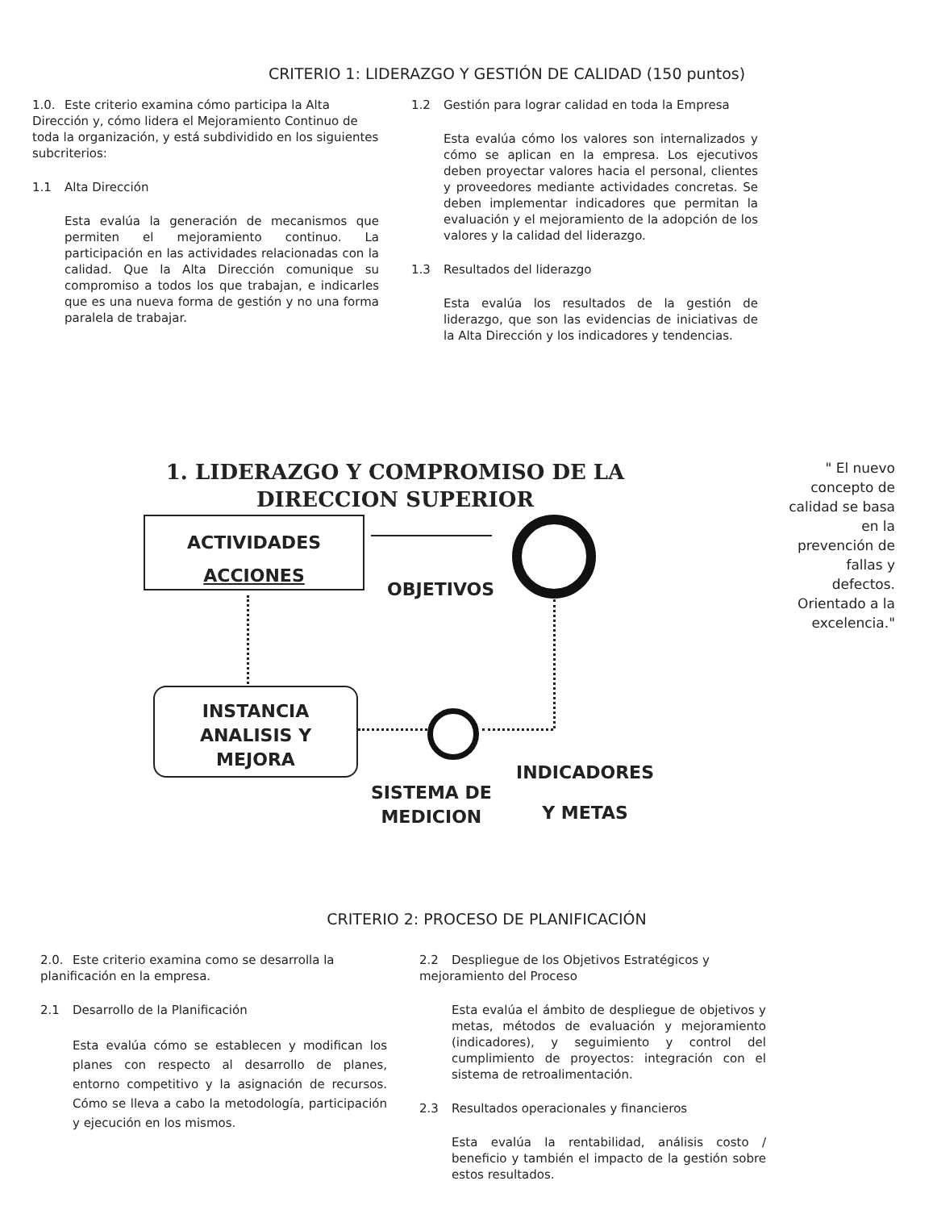CRITERIO 1: LIDERAZGO Y GESTIÓN DE CALIDAD (150 puntos)
1.0. Este criterio examina cómo participa la Alta Dirección y, cómo lidera el Mejoramiento Continuo de toda la organización, y está subdividido en los siguientes subcriterios:
1.1 Alta Dirección
Esta evalúa la generación de mecanismos que permiten el mejoramiento continuo. La participación en las actividades relacionadas con la calidad. Que la Alta Dirección comunique su compromiso a todos los que trabajan, e indicarles que es una nueva forma de gestión y no una forma paralela de trabajar.
1.2 Gestión para lograr calidad en toda la Empresa
Esta evalúa cómo los valores son internalizados y cómo se aplican en la empresa. Los ejecutivos deben proyectar valores hacia el personal, clientes y proveedores mediante actividades concretas. Se deben implementar indicadores que permitan la evaluación y el mejoramiento de la adopción de los valores y la calidad del liderazgo.
1.3 Resultados del liderazgo
Esta evalúa los resultados de la gestión de liderazgo, que son las evidencias de iniciativas de la Alta Dirección y los indicadores y tendencias.
1. LIDERAZGO Y COMPROMISO DE LA DIRECCION SUPERIOR
" El nuevo concepto de calidad se basa en la prevención de fallas y defectos. Orientado a la excelencia."
ACTIVIDADES
ACCIONES
OBJETIVOS
INSTANCIA
ANALISIS Y
MEJORA
SISTEMA DE
MEDICION
INDICADORES
Y METAS
CRITERIO 2: PROCESO DE PLANIFICACIÓN
2.0. Este criterio examina como se desarrolla la planificación en la empresa.
2.1 Desarrollo de la Planificación
Esta evalúa cómo se establecen y modifican los planes con respecto al desarrollo de planes, entorno competitivo y la asignación de recursos. Cómo se lleva a cabo la metodología, participación y ejecución en los mismos.
2.2 Despliegue de los Objetivos Estratégicos y mejoramiento del Proceso
Esta evalúa el ámbito de despliegue de objetivos y metas, métodos de evaluación y mejoramiento (indicadores), y seguimiento y control del cumplimiento de proyectos: integración con el sistema de retroalimentación.
2.3 Resultados operacionales y financieros
Esta evalúa la rentabilidad, análisis costo / beneficio y también el impacto de la gestión sobre estos resultados.